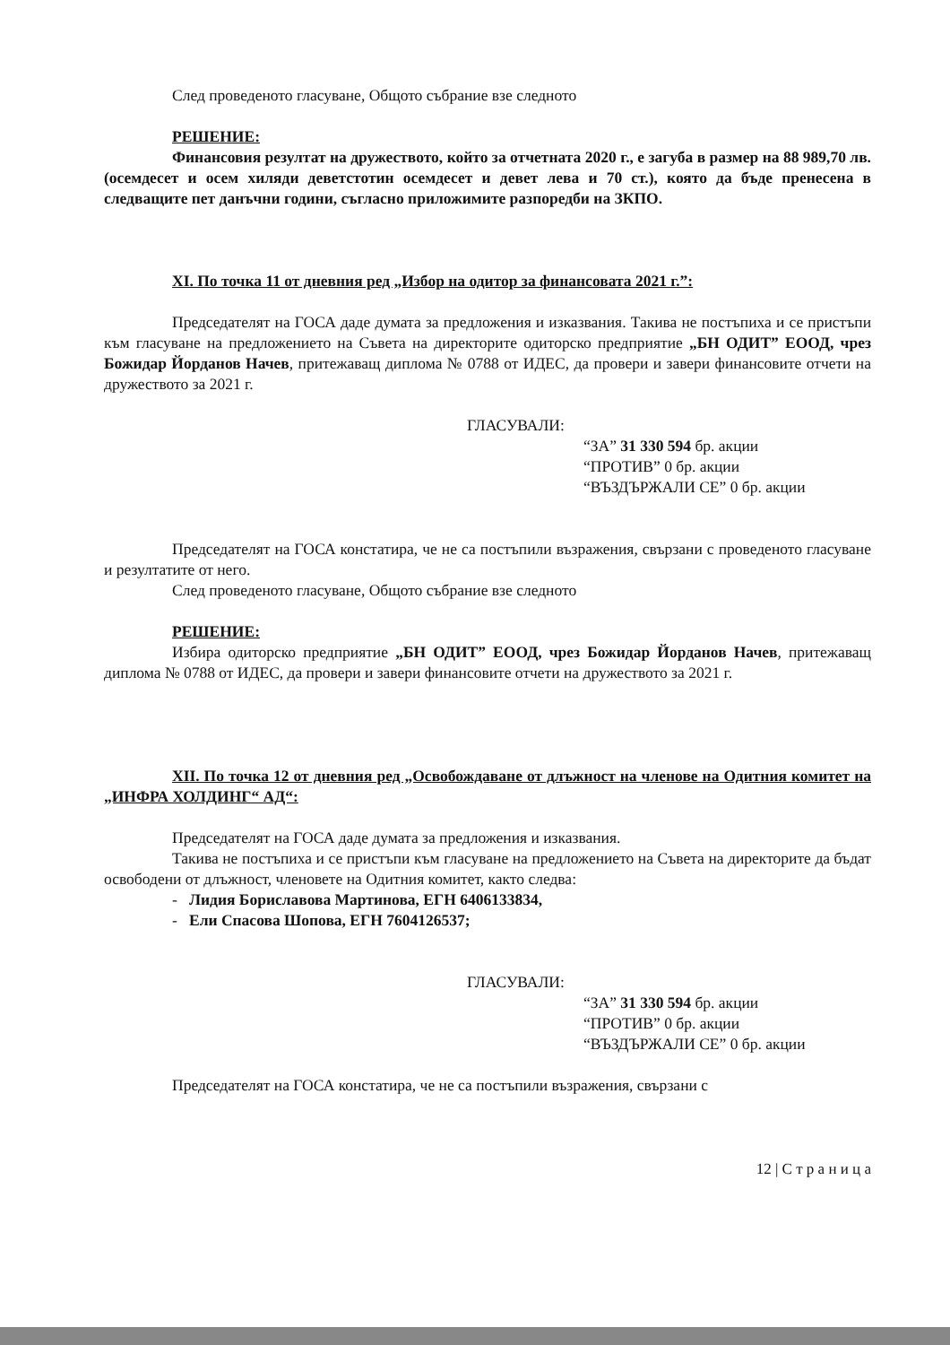След проведеното гласуване, Общото събрание взе следното
РЕШЕНИЕ:
Финансовия резултат на дружеството, който за отчетната 2020 г., е загуба в размер на 88 989,70 лв. (осемдесет и осем хиляди деветстотин осемдесет и девет лева и 70 ст.), която да бъде пренесена в следващите пет данъчни години, съгласно приложимите разпоредби на ЗКПО.
XI. По точка 11 от дневния ред „Избор на одитор за финансовата 2021 г.”:
Председателят на ГОСА даде думата за предложения и изказвания. Такива не постъпиха и се пристъпи към гласуване на предложението на Съвета на директорите одиторско предприятие „БН ОДИТ” ЕООД, чрез Божидар Йорданов Начев, притежаващ диплома № 0788 от ИДЕС, да провери и завери финансовите отчети на дружеството за 2021 г.
ГЛАСУВАЛИ:
“ЗА” 31 330 594 бр. акции
“ПРОТИВ” 0 бр. акции
“ВЪЗДЪРЖАЛИ СЕ” 0 бр. акции
Председателят на ГОСА констатира, че не са постъпили възражения, свързани с проведеното гласуване и резултатите от него.
След проведеното гласуване, Общото събрание взе следното
РЕШЕНИЕ:
Избира одиторско предприятие „БН ОДИТ” ЕООД, чрез Божидар Йорданов Начев, притежаващ диплома № 0788 от ИДЕС, да провери и завери финансовите отчети на дружеството за 2021 г.
XII. По точка 12 от дневния ред „Освобождаване от длъжност на членове на Одитния комитет на „ИНФРА ХОЛДИНГ“ АД“:
Председателят на ГОСА даде думата за предложения и изказвания.
Такива не постъпиха и се пристъпи към гласуване на предложението на Съвета на директорите да бъдат освободени от длъжност, членовете на Одитния комитет, както следва:
- Лидия Бориславова Мартинова, ЕГН 6406133834,
- Ели Спасова Шопова, ЕГН 7604126537;
ГЛАСУВАЛИ:
“ЗА” 31 330 594 бр. акции
“ПРОТИВ” 0 бр. акции
“ВЪЗДЪРЖАЛИ СЕ” 0 бр. акции
Председателят на ГОСА констатира, че не са постъпили възражения, свързани с
12 | С т р а н и ц а